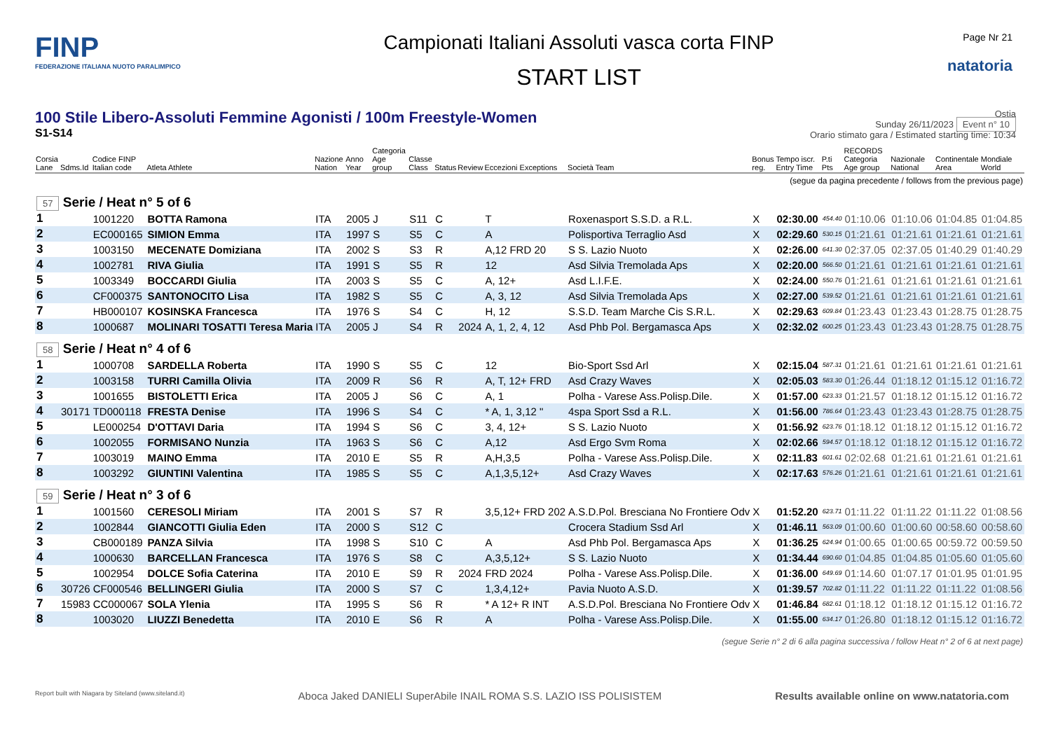FINP
FEDERAZIONE ITALIANA NUOTO PARALIMPICO
Campionati Italiani Assoluti vasca corta FINP
START LIST
Page Nr 21
natatoria
100 Stile Libero-Assoluti Femmine Agonisti / 100m Freestyle-Women
S1-S14
Ostia
Sunday 26/11/2023 Event n° 10
Orario stimato gara / Estimated starting time: 10:34
| Corsia Lane | Sdms.Id | Codice FINP Italian code | Atleta Athlete | Nazione Nation | Anno Year | Categoria Age group | Classe Class | Status | Review | Eccezioni Exceptions | Società Team | Bonus reg. | Tempo iscr. Entry Time | P.ti Pts | RECORDS Categoria Age group | Nazionale National | Continentale Area | Mondiale World |
| --- | --- | --- | --- | --- | --- | --- | --- | --- | --- | --- | --- | --- | --- | --- | --- | --- | --- | --- |
| (segue da pagina precedente / follows from the previous page) | | | | | | | | | | | | | | | | | | |
| 57 Serie / Heat n° 5 of 6 | | | | | | | | | | | | | | | | | | |
| 1 | | 1001220 | BOTTA Ramona | ITA | 2005 | J | S11 | C | | T | Roxenasport S.S.D. a R.L. | X | 02:30.00 | 454.40 | 01:10.06 | 01:10.06 | 01:04.85 | 01:04.85 |
| 2 | | EC000165 | SIMION Emma | ITA | 1997 | S | S5 | C | | A | Polisportiva Terraglio Asd | X | 02:29.60 | 530.15 | 01:21.61 | 01:21.61 | 01:21.61 | 01:21.61 |
| 3 | | 1003150 | MECENATE Domiziana | ITA | 2002 | S | S3 | R | | A,12 FRD 20 | S S. Lazio Nuoto | X | 02:26.00 | 641.30 | 02:37.05 | 02:37.05 | 01:40.29 | 01:40.29 |
| 4 | | 1002781 | RIVA Giulia | ITA | 1991 | S | S5 | R | | 12 | Asd Silvia Tremolada Aps | X | 02:20.00 | 566.50 | 01:21.61 | 01:21.61 | 01:21.61 | 01:21.61 |
| 5 | | 1003349 | BOCCARDI Giulia | ITA | 2003 | S | S5 | C | | A, 12+ | Asd L.I.F.E. | X | 02:24.00 | 550.76 | 01:21.61 | 01:21.61 | 01:21.61 | 01:21.61 |
| 6 | | CF000375 | SANTONOCITO Lisa | ITA | 1982 | S | S5 | C | | A, 3, 12 | Asd Silvia Tremolada Aps | X | 02:27.00 | 539.52 | 01:21.61 | 01:21.61 | 01:21.61 | 01:21.61 |
| 7 | | HB000107 | KOSINSKA Francesca | ITA | 1976 | S | S4 | C | | H, 12 | S.S.D. Team Marche Cis S.R.L. | X | 02:29.63 | 609.84 | 01:23.43 | 01:23.43 | 01:28.75 | 01:28.75 |
| 8 | | 1000687 | MOLINARI TOSATTI Teresa Maria | ITA | 2005 | J | S4 | R | 2024 | A, 1, 2, 4, 12 | Asd Phb Pol. Bergamasca Aps | X | 02:32.02 | 600.25 | 01:23.43 | 01:23.43 | 01:28.75 | 01:28.75 |
| 58 Serie / Heat n° 4 of 6 | | | | | | | | | | | | | | | | | | |
| 1 | | 1000708 | SARDELLA Roberta | ITA | 1990 | S | S5 | C | | 12 | Bio-Sport Ssd Arl | X | 02:15.04 | 587.31 | 01:21.61 | 01:21.61 | 01:21.61 | 01:21.61 |
| 2 | | 1003158 | TURRI Camilla Olivia | ITA | 2009 | R | S6 | R | | A, T, 12+ FRD | Asd Crazy Waves | X | 02:05.03 | 583.30 | 01:26.44 | 01:18.12 | 01:15.12 | 01:16.72 |
| 3 | | 1001655 | BISTOLETTI Erica | ITA | 2005 | J | S6 | C | | A, 1 | Polha - Varese Ass.Polisp.Dile. | X | 01:57.00 | 623.33 | 01:21.57 | 01:18.12 | 01:15.12 | 01:16.72 |
| 4 | 30171 | TD000118 | FRESTA Denise | ITA | 1996 | S | S4 | C | | * A, 1, 3,12 " | 4spa Sport Ssd a R.L. | X | 01:56.00 | 786.64 | 01:23.43 | 01:23.43 | 01:28.75 | 01:28.75 |
| 5 | | LE000254 | D'OTTAVI Daria | ITA | 1994 | S | S6 | C | | 3, 4, 12+ | S S. Lazio Nuoto | X | 01:56.92 | 623.76 | 01:18.12 | 01:18.12 | 01:15.12 | 01:16.72 |
| 6 | | 1002055 | FORMISANO Nunzia | ITA | 1963 | S | S6 | C | | A,12 | Asd Ergo Svm Roma | X | 02:02.66 | 594.57 | 01:18.12 | 01:18.12 | 01:15.12 | 01:16.72 |
| 7 | | 1003019 | MAINO Emma | ITA | 2010 | E | S5 | R | | A,H,3,5 | Polha - Varese Ass.Polisp.Dile. | X | 02:11.83 | 601.61 | 02:02.68 | 01:21.61 | 01:21.61 | 01:21.61 |
| 8 | | 1003292 | GIUNTINI Valentina | ITA | 1985 | S | S5 | C | | A,1,3,5,12+ | Asd Crazy Waves | X | 02:17.63 | 576.26 | 01:21.61 | 01:21.61 | 01:21.61 | 01:21.61 |
| 59 Serie / Heat n° 3 of 6 | | | | | | | | | | | | | | | | | | |
| 1 | | 1001560 | CERESOLI Miriam | ITA | 2001 | S | S7 | R | | 3,5,12+ FRD 202 | A.S.D.Pol. Bresciana No Frontiere Odv | X | 01:52.20 | 623.71 | 01:11.22 | 01:11.22 | 01:11.22 | 01:08.56 |
| 2 | | 1002844 | GIANCOTTI Giulia Eden | ITA | 2000 | S | S12 | C | | | Crocera Stadium Ssd Arl | X | 01:46.11 | 563.09 | 01:00.60 | 01:00.60 | 00:58.60 | 00:58.60 |
| 3 | | CB000189 | PANZA Silvia | ITA | 1998 | S | S10 | C | | A | Asd Phb Pol. Bergamasca Aps | X | 01:36.25 | 624.94 | 01:00.65 | 01:00.65 | 00:59.72 | 00:59.50 |
| 4 | | 1000630 | BARCELLAN Francesca | ITA | 1976 | S | S8 | C | | A,3,5,12+ | S S. Lazio Nuoto | X | 01:34.44 | 690.60 | 01:04.85 | 01:04.85 | 01:05.60 | 01:05.60 |
| 5 | | 1002954 | DOLCE Sofia Caterina | ITA | 2010 | E | S9 | R | 2024 | FRD 2024 | Polha - Varese Ass.Polisp.Dile. | X | 01:36.00 | 649.69 | 01:14.60 | 01:07.17 | 01:01.95 | 01:01.95 |
| 6 | 30726 | CF000546 | BELLINGERI Giulia | ITA | 2000 | S | S7 | C | | 1,3,4,12+ | Pavia Nuoto A.S.D. | X | 01:39.57 | 702.82 | 01:11.22 | 01:11.22 | 01:11.22 | 01:08.56 |
| 7 | 15983 | CC000067 | SOLA Ylenia | ITA | 1995 | S | S6 | R | | * A 12+ R INT | A.S.D.Pol. Bresciana No Frontiere Odv | X | 01:46.84 | 682.61 | 01:18.12 | 01:18.12 | 01:15.12 | 01:16.72 |
| 8 | | 1003020 | LIUZZI Benedetta | ITA | 2010 | E | S6 | R | | A | Polha - Varese Ass.Polisp.Dile. | X | 01:55.00 | 634.17 | 01:26.80 | 01:18.12 | 01:15.12 | 01:16.72 |
| (segue Serie n° 2 di 6 alla pagina successiva / follow Heat n° 2 of 6 at next page) | | | | | | | | | | | | | | | | | | |
Report built with Niagara by Siteland (www.siteland.it) Aboca Jaked DANIELI SuperAbile INAIL ROMA S.S. LAZIO ISS POLISISTEM Results available online on www.natatoria.com